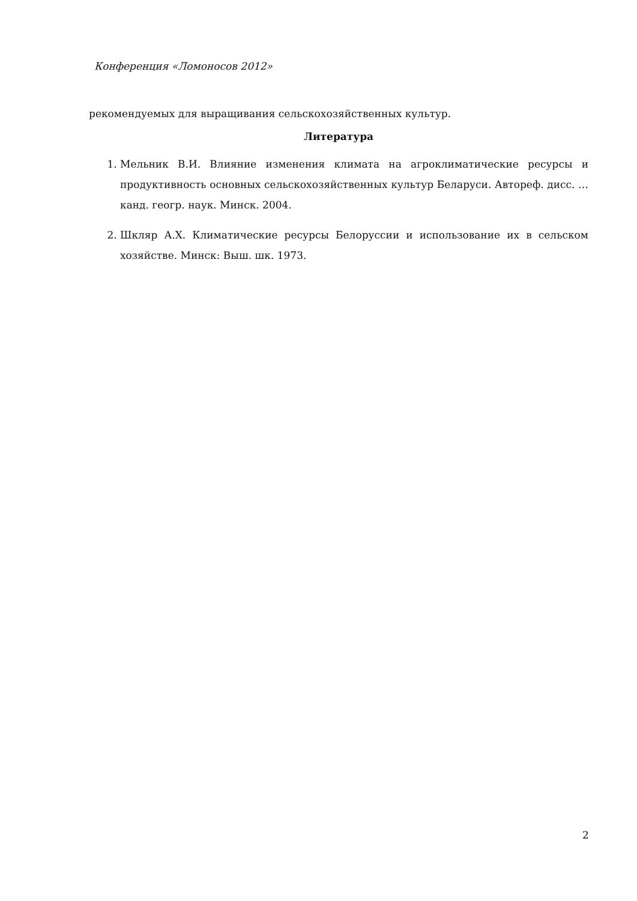Конференция «Ломоносов 2012»
рекомендуемых для выращивания сельскохозяйственных культур.
Литература
1. Мельник В.И. Влияние изменения климата на агроклиматические ресурсы и продуктивность основных сельскохозяйственных культур Беларуси. Автореф. дисс. … канд. геогр. наук. Минск. 2004.
2. Шкляр А.Х. Климатические ресурсы Белоруссии и использование их в сельском хозяйстве. Минск: Выш. шк. 1973.
2